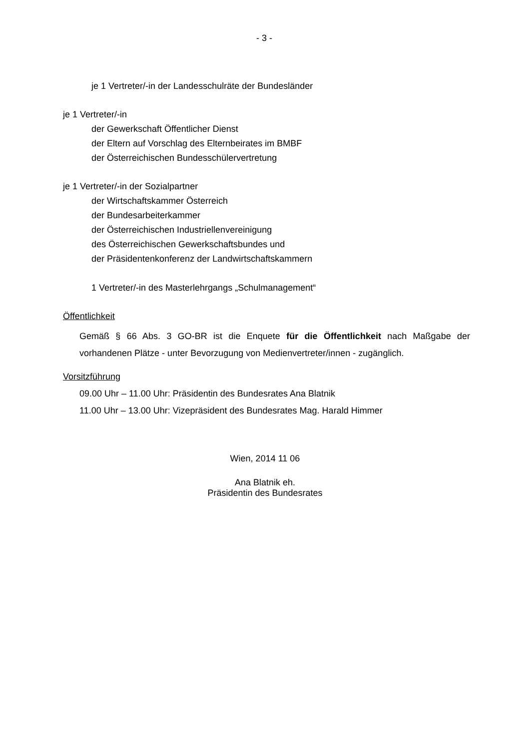- 3 -
je 1 Vertreter/-in der Landesschulräte der Bundesländer
je 1 Vertreter/-in
der Gewerkschaft Öffentlicher Dienst
der Eltern auf Vorschlag des Elternbeirates im BMBF
der Österreichischen Bundesschülervertretung
je 1 Vertreter/-in der Sozialpartner
der Wirtschaftskammer Österreich
der Bundesarbeiterkammer
der Österreichischen Industriellenvereinigung
des Österreichischen Gewerkschaftsbundes und
der Präsidentenkonferenz der Landwirtschaftskammern
1 Vertreter/-in des Masterlehrgangs „Schulmanagement“
Öffentlichkeit
Gemäß § 66 Abs. 3 GO-BR ist die Enquete für die Öffentlichkeit nach Maßgabe der vorhandenen Plätze - unter Bevorzugung von Medienvertreter/innen - zugänglich.
Vorsitzführung
09.00 Uhr – 11.00 Uhr: Präsidentin des Bundesrates Ana Blatnik
11.00 Uhr – 13.00 Uhr: Vizepräsident des Bundesrates Mag. Harald Himmer
Wien, 2014 11 06
Ana Blatnik eh.
Präsidentin des Bundesrates